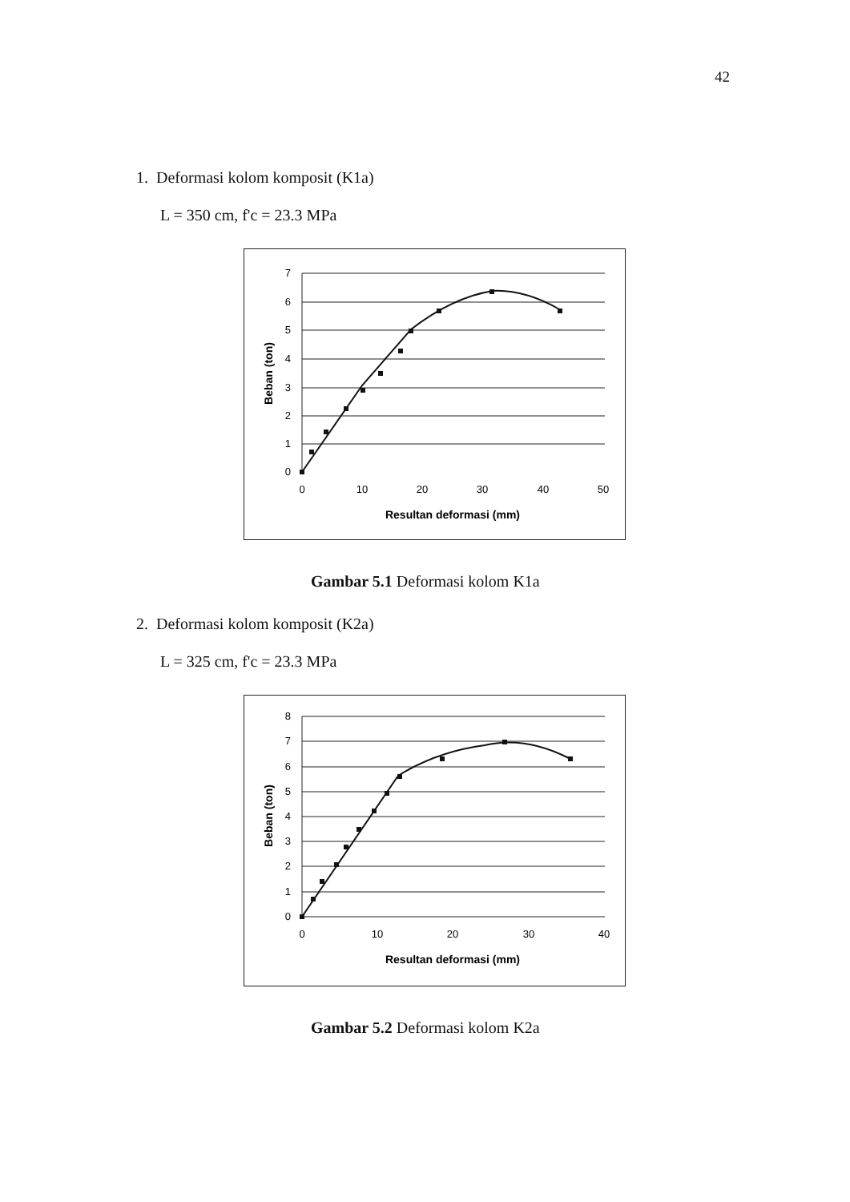42
1. Deformasi kolom komposit (K1a)
L = 350 cm, f'c = 23.3 MPa
7
6
5
4
3
2
1
0
0
10
20
30
40
50
Resultan deformasi (mm)
Beban (ton)
Gambar 5.1 Deformasi kolom K1a
2. Deformasi kolom komposit (K2a)
L = 325 cm, f'c = 23.3 MPa
8
7
6
5
4
3
2
1
0
0
10
20
30
40
Resultan deformasi (mm)
Beban (ton)
Gambar 5.2 Deformasi kolom K2a